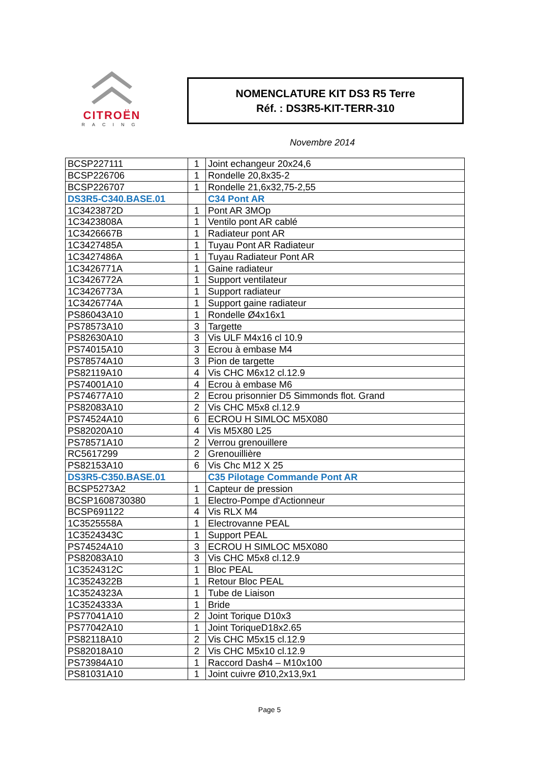CITROËN
RACING
NOMENCLATURE KIT DS3 R5 Terre
Réf. : DS3R5-KIT-TERR-310
Novembre 2014
| BCSP227111 | 1 | Joint echangeur 20x24,6 |
| BCSP226706 | 1 | Rondelle 20,8x35-2 |
| BCSP226707 | 1 | Rondelle 21,6x32,75-2,55 |
| DS3R5-C340.BASE.01 | | C34 Pont AR |
| 1C3423872D | 1 | Pont AR 3MOp |
| 1C3423808A | 1 | Ventilo pont AR cablé |
| 1C3426667B | 1 | Radiateur pont AR |
| 1C3427485A | 1 | Tuyau Pont AR Radiateur |
| 1C3427486A | 1 | Tuyau Radiateur Pont AR |
| 1C3426771A | 1 | Gaine radiateur |
| 1C3426772A | 1 | Support ventilateur |
| 1C3426773A | 1 | Support radiateur |
| 1C3426774A | 1 | Support gaine radiateur |
| PS86043A10 | 1 | Rondelle Ø4x16x1 |
| PS78573A10 | 3 | Targette |
| PS82630A10 | 3 | Vis ULF M4x16 cl 10.9 |
| PS74015A10 | 3 | Ecrou à embase M4 |
| PS78574A10 | 3 | Pion de targette |
| PS82119A10 | 4 | Vis CHC M6x12 cl.12.9 |
| PS74001A10 | 4 | Ecrou à embase M6 |
| PS74677A10 | 2 | Ecrou prisonnier D5 Simmonds flot. Grand |
| PS82083A10 | 2 | Vis CHC M5x8 cl.12.9 |
| PS74524A10 | 6 | ECROU H SIMLOC M5X080 |
| PS82020A10 | 4 | Vis M5X80 L25 |
| PS78571A10 | 2 | Verrou grenouillere |
| RC5617299 | 2 | Grenouillière |
| PS82153A10 | 6 | Vis Chc M12 X 25 |
| DS3R5-C350.BASE.01 | | C35 Pilotage Commande Pont AR |
| BCSP5273A2 | 1 | Capteur de pression |
| BCSP1608730380 | 1 | Electro-Pompe d'Actionneur |
| BCSP691122 | 4 | Vis RLX M4 |
| 1C3525558A | 1 | Electrovanne PEAL |
| 1C3524343C | 1 | Support PEAL |
| PS74524A10 | 3 | ECROU H SIMLOC M5X080 |
| PS82083A10 | 3 | Vis CHC M5x8 cl.12.9 |
| 1C3524312C | 1 | Bloc PEAL |
| 1C3524322B | 1 | Retour Bloc PEAL |
| 1C3524323A | 1 | Tube de Liaison |
| 1C3524333A | 1 | Bride |
| PS77041A10 | 2 | Joint Torique D10x3 |
| PS77042A10 | 1 | Joint ToriqueD18x2.65 |
| PS82118A10 | 2 | Vis CHC M5x15 cl.12.9 |
| PS82018A10 | 2 | Vis CHC M5x10 cl.12.9 |
| PS73984A10 | 1 | Raccord Dash4 – M10x100 |
| PS81031A10 | 1 | Joint cuivre Ø10,2x13,9x1 |
Page 5